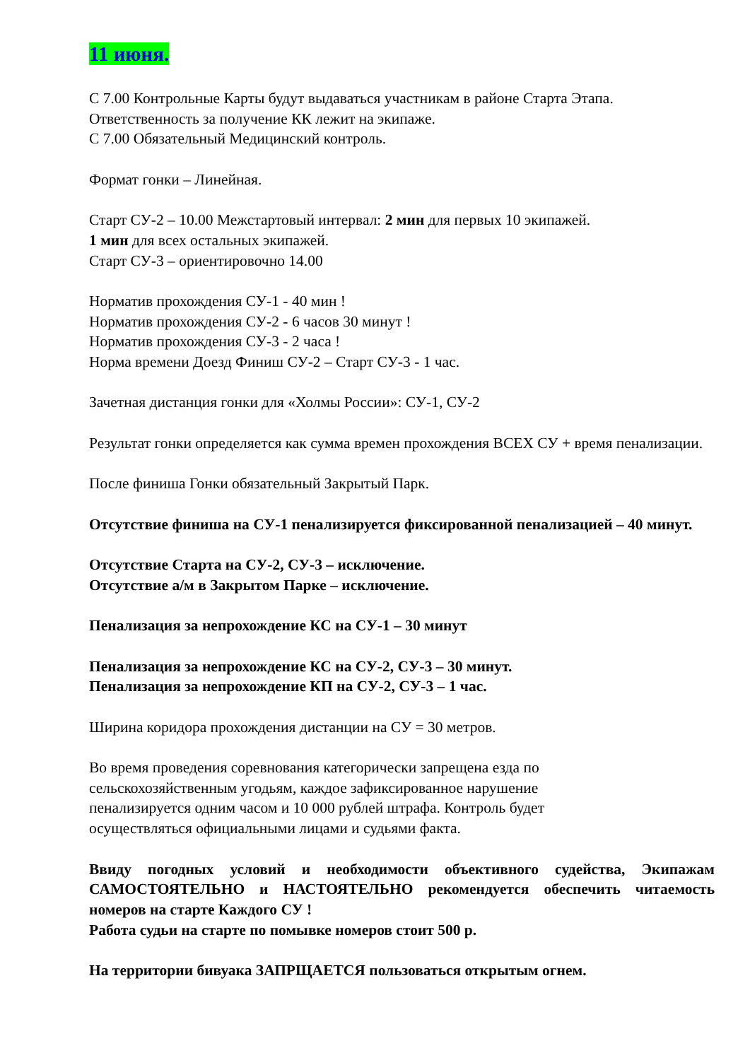11 июня.
С 7.00 Контрольные Карты будут выдаваться участникам в районе Старта Этапа.
Ответственность за получение КК лежит на экипаже.
С 7.00 Обязательный Медицинский контроль.
Формат гонки – Линейная.
Старт СУ-2 – 10.00 Межстартовый интервал: 2 мин для первых 10 экипажей.
1 мин для всех остальных экипажей.
Старт СУ-3 – ориентировочно 14.00
Норматив прохождения СУ-1 - 40 мин !
Норматив прохождения СУ-2 - 6 часов 30 минут !
Норматив прохождения СУ-3 - 2 часа !
Норма времени Доезд Финиш СУ-2 – Старт СУ-3 - 1 час.
Зачетная дистанция гонки для «Холмы России»: СУ-1, СУ-2
Результат гонки определяется как сумма времен прохождения ВСЕХ СУ + время пенализации.
После финиша Гонки обязательный Закрытый Парк.
Отсутствие финиша на СУ-1 пенализируется фиксированной пенализацией – 40 минут.
Отсутствие Старта на СУ-2, СУ-3 – исключение.
Отсутствие а/м в Закрытом Парке – исключение.
Пенализация за непрохождение КС на СУ-1 – 30 минут
Пенализация за непрохождение КС на СУ-2, СУ-3 – 30 минут.
Пенализация за непрохождение КП на СУ-2, СУ-3 – 1 час.
Ширина коридора прохождения дистанции на СУ = 30 метров.
Во время проведения соревнования категорически запрещена езда по
сельскохозяйственным угодьям, каждое зафиксированное нарушение
пенализируется одним часом и 10 000 рублей штрафа. Контроль будет
осуществляться официальными лицами и судьями факта.
Ввиду погодных условий и необходимости объективного судейства, Экипажам САМОСТОЯТЕЛЬНО и НАСТОЯТЕЛЬНО рекомендуется обеспечить читаемость номеров на старте Каждого СУ !
Работа судьи на старте по помывке номеров стоит 500 р.
На территории бивуака ЗАПРЩАЕТСЯ пользоваться открытым огнем.